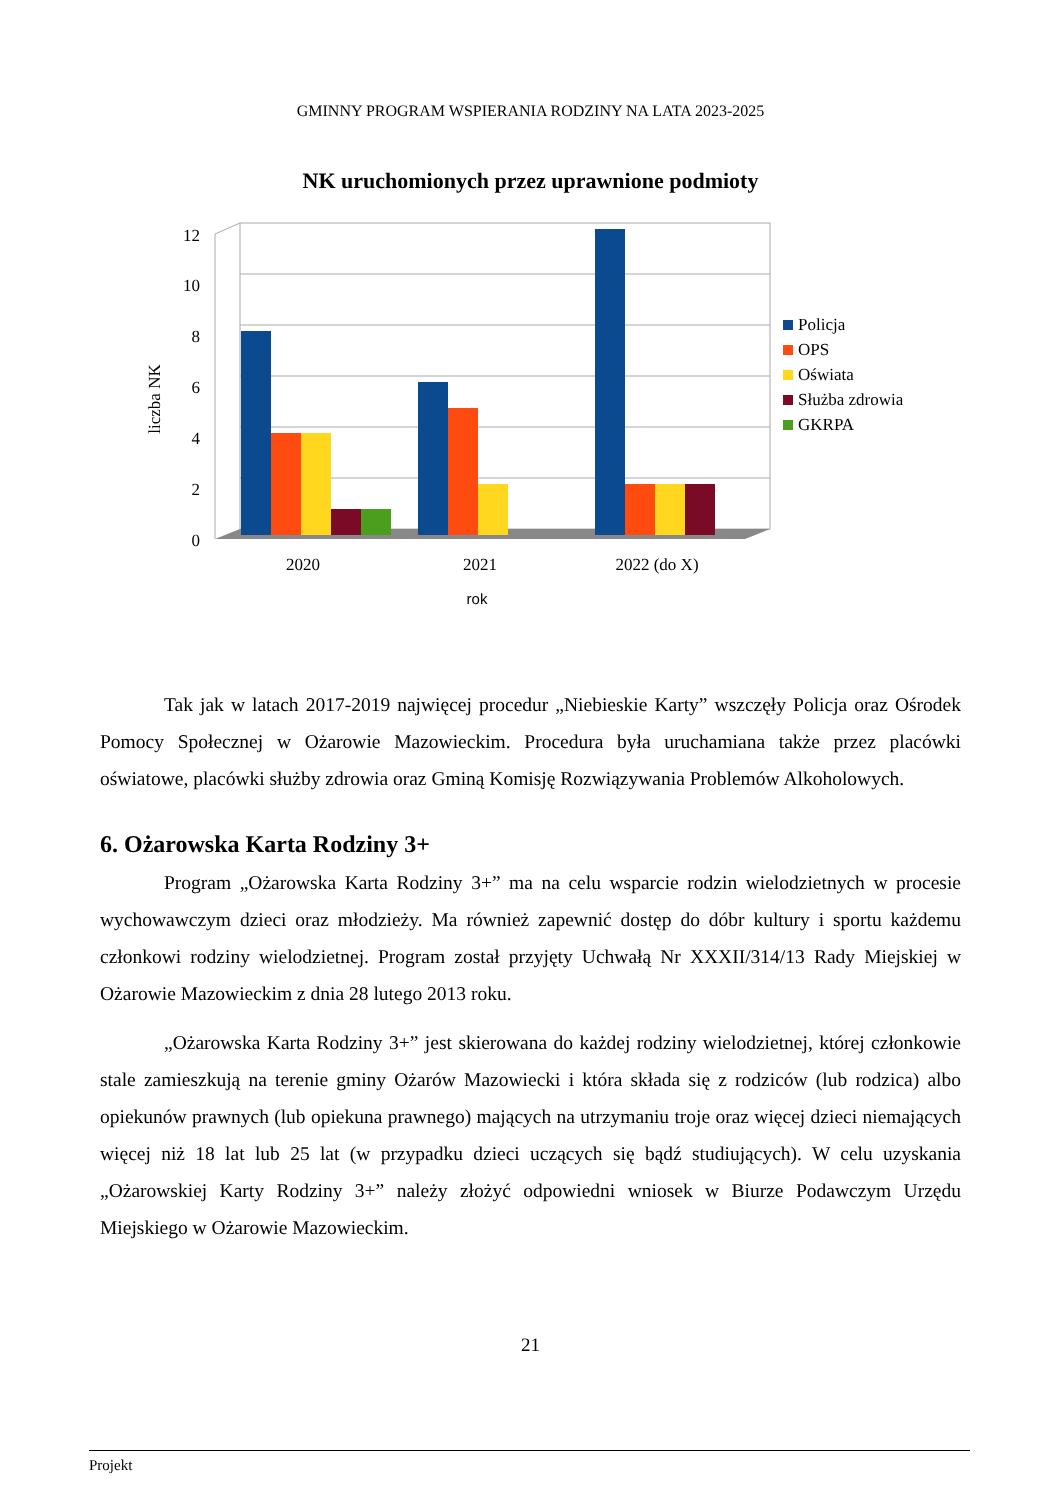GMINNY PROGRAM WSPIERANIA RODZINY NA LATA 2023-2025
NK uruchomionych przez uprawnione podmioty
12
10
8
6
4
2
0
liczba NK
2020
2021
2022 (do X)
rok
Policja
OPS
Oświata
Służba zdrowia
GKRPA
Tak jak w latach 2017-2019 najwięcej procedur „Niebieskie Karty” wszczęły Policja oraz Ośrodek Pomocy Społecznej w Ożarowie Mazowieckim. Procedura była uruchamiana także przez placówki oświatowe, placówki służby zdrowia oraz Gminą Komisję Rozwiązywania Problemów Alkoholowych.
6. Ożarowska Karta Rodziny 3+
Program „Ożarowska Karta Rodziny 3+” ma na celu wsparcie rodzin wielodzietnych w procesie wychowawczym dzieci oraz młodzieży. Ma również zapewnić dostęp do dóbr kultury i sportu każdemu członkowi rodziny wielodzietnej. Program został przyjęty Uchwałą Nr XXXII/314/13 Rady Miejskiej w Ożarowie Mazowieckim z dnia 28 lutego 2013 roku.
„Ożarowska Karta Rodziny 3+” jest skierowana do każdej rodziny wielodzietnej, której członkowie stale zamieszkują na terenie gminy Ożarów Mazowiecki i która składa się z rodziców (lub rodzica) albo opiekunów prawnych (lub opiekuna prawnego) mających na utrzymaniu troje oraz więcej dzieci niemających więcej niż 18 lat lub 25 lat (w przypadku dzieci uczących się bądź studiujących). W celu uzyskania „Ożarowskiej Karty Rodziny 3+” należy złożyć odpowiedni wniosek w Biurze Podawczym Urzędu Miejskiego w Ożarowie Mazowieckim.
21
Projekt